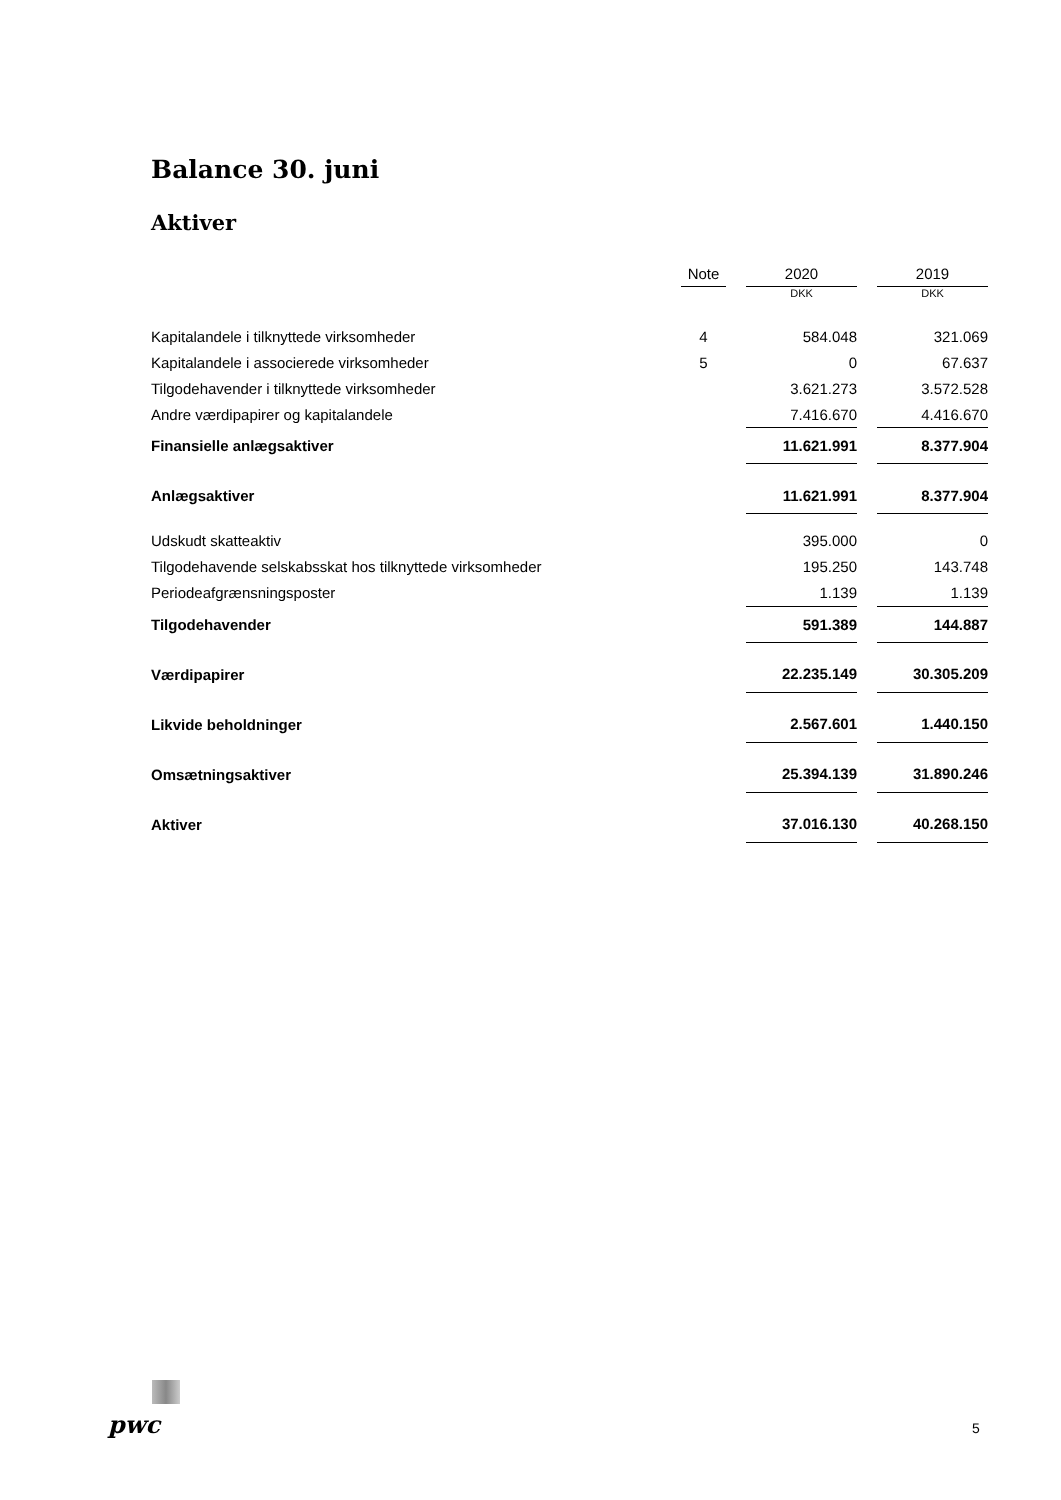Balance 30. juni
Aktiver
| | Note | | 2020 | | 2019 |
| | | | DKK | | DKK |
| Kapitalandele i tilknyttede virksomheder | 4 | | 584.048 | | 321.069 |
| Kapitalandele i associerede virksomheder | 5 | | 0 | | 67.637 |
| Tilgodehavender i tilknyttede virksomheder | | | 3.621.273 | | 3.572.528 |
| Andre værdipapirer og kapitalandele | | | 7.416.670 | | 4.416.670 |
| Finansielle anlægsaktiver | | | 11.621.991 | | 8.377.904 |
| Anlægsaktiver | | | 11.621.991 | | 8.377.904 |
| Udskudt skatteaktiv | | | 395.000 | | 0 |
| Tilgodehavende selskabsskat hos tilknyttede virksomheder | | | 195.250 | | 143.748 |
| Periodeafgrænsningsposter | | | 1.139 | | 1.139 |
| Tilgodehavender | | | 591.389 | | 144.887 |
| Værdipapirer | | | 22.235.149 | | 30.305.209 |
| Likvide beholdninger | | | 2.567.601 | | 1.440.150 |
| Omsætningsaktiver | | | 25.394.139 | | 31.890.246 |
| Aktiver | | | 37.016.130 | | 40.268.150 |
pwc 5